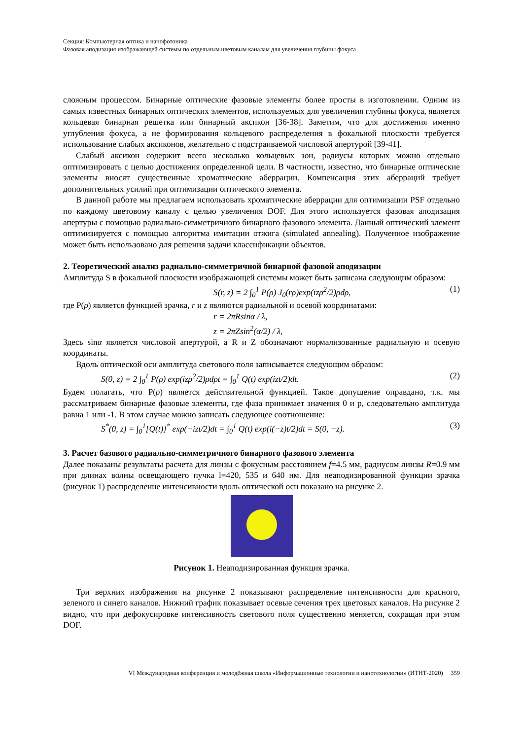Секция: Компьютерная оптика и нанофотоника
Фазовая аподизация изображающей системы по отдельным цветовым каналам для увеличения глубины фокуса
сложным процессом. Бинарные оптические фазовые элементы более просты в изготовлении. Одним из самых известных бинарных оптических элементов, используемых для увеличения глубины фокуса, является кольцевая бинарная решетка или бинарный аксикон [36-38]. Заметим, что для достижения именно углубления фокуса, а не формирования кольцевого распределения в фокальной плоскости требуется использование слабых аксиконов, желательно с подстраиваемой числовой апертурой [39-41].
Слабый аксикон содержит всего несколько кольцевых зон, радиусы которых можно отдельно оптимизировать с целью достижения определенной цели. В частности, известно, что бинарные оптические элементы вносят существенные хроматические аберрации. Компенсация этих аберраций требует дополнительных усилий при оптимизации оптического элемента.
В данной работе мы предлагаем использовать хроматические аберрации для оптимизации PSF отдельно по каждому цветовому каналу с целью увеличения DOF. Для этого используется фазовая аподизация апертуры с помощью радиально-симметричного бинарного фазового элемента. Данный оптический элемент оптимизируется с помощью алгоритма имитации отжига (simulated annealing). Полученное изображение может быть использовано для решения задачи классификации объектов.
2. Теоретический анализ радиально-симметричной бинарной фазовой аподизации
Амплитуда S в фокальной плоскости изображающей системы может быть записана следующим образом:
S(r, z) = 2 ∫<sub>0</sub><sup>1</sup> P(ρ) J<sub>0</sub>(rρ)exp(izρ<sup>2</sup>/2)ρdρ, (1)
где P(ρ) является функцией зрачка, r и z являются радиальной и осевой координатами:
r = 2πRsinα / λ,
z = 2πZsin<sup>2</sup>(α/2) / λ,
Здесь sinα является числовой апертурой, а R и Z обозначают нормализованные радиальную и осевую координаты.
Вдоль оптической оси амплитуда светового поля записывается следующим образом:
S(0, z) = 2 ∫<sub>0</sub><sup>1</sup> P(ρ) exp(izρ<sup>2</sup>/2)ρdρt = ∫<sub>0</sub><sup>1</sup> Q(t) exp(izt/2)dt. (2)
Будем полагать, что P(ρ) является действительной функцией. Такое допущение оправдано, т.к. мы рассматриваем бинарные фазовые элементы, где фаза принимает значения 0 и p, следовательно амплитуда равна 1 или -1. В этом случае можно записать следующее соотношение:
S<sup>*</sup>(0, z) = ∫<sub>0</sub><sup>1</sup>[Q(t)]<sup>*</sup> exp(−izt/2)dt = ∫<sub>0</sub><sup>1</sup> Q(t) exp(i(−z)t/2)dt = S(0, −z). (3)
3. Расчет базового радиально-симметричного бинарного фазового элемента
Далее показаны результаты расчета для линзы с фокусным расстоянием f=4.5 мм, радиусом линзы R=0.9 мм при длинах волны освещающего пучка l=420, 535 и 640 нм. Для неаподизированной функции зрачка (рисунок 1) распределение интенсивности вдоль оптической оси показано на рисунке 2.
Рисунок 1. Неаподизированная функция зрачка.
Три верхних изображения на рисунке 2 показывают распределение интенсивности для красного, зеленого и синего каналов. Нижний график показывает осевые сечения трех цветовых каналов. На рисунке 2 видно, что при дефокусировке интенсивность светового поля существенно меняется, сокращая при этом DOF.
VI Международная конференция и молодёжная школа «Информационные технологии и нанотехнологии» (ИТНТ-2020) 359